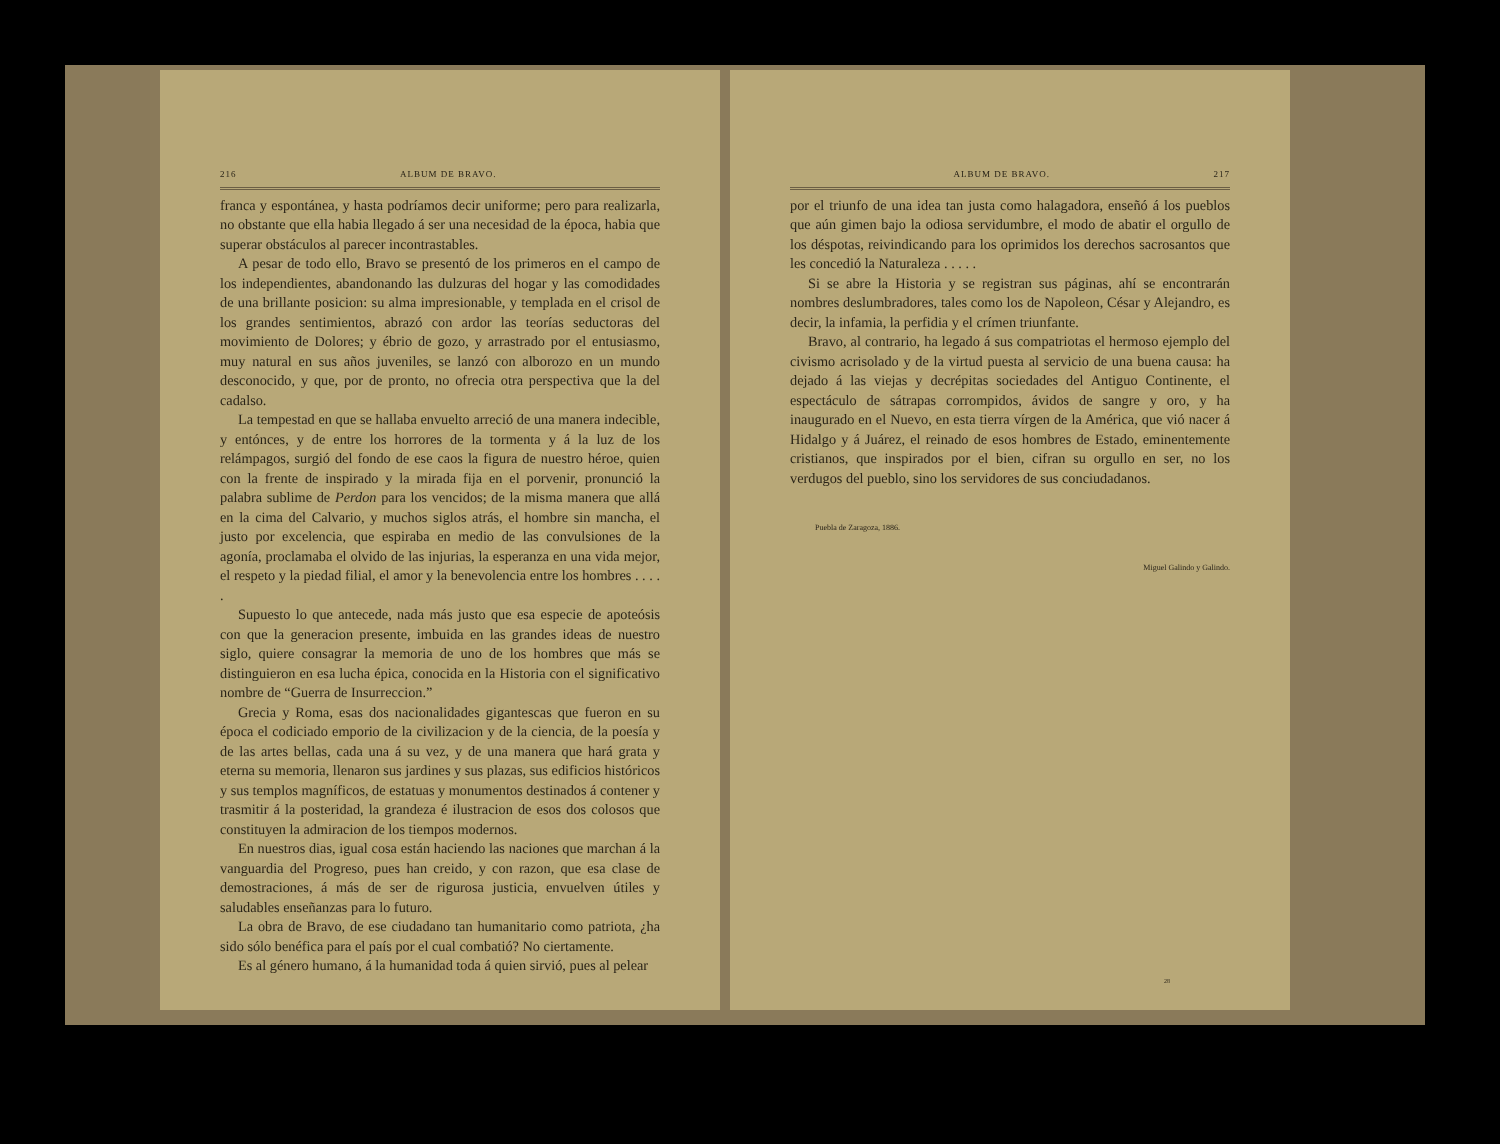216 ALBUM DE BRAVO.
franca y espontánea, y hasta podríamos decir uniforme; pero para realizarla, no obstante que ella habia llegado á ser una necesidad de la época, habia que superar obstáculos al parecer incontrastables.
A pesar de todo ello, Bravo se presentó de los primeros en el campo de los independientes, abandonando las dulzuras del hogar y las comodidades de una brillante posicion: su alma impresionable, y templada en el crisol de los grandes sentimientos, abrazó con ardor las teorías seductoras del movimiento de Dolores; y ébrio de gozo, y arrastrado por el entusiasmo, muy natural en sus años juveniles, se lanzó con alborozo en un mundo desconocido, y que, por de pronto, no ofrecia otra perspectiva que la del cadalso.
La tempestad en que se hallaba envuelto arreció de una manera indecible, y entónces, y de entre los horrores de la tormenta y á la luz de los relámpagos, surgió del fondo de ese caos la figura de nuestro héroe, quien con la frente de inspirado y la mirada fija en el porvenir, pronunció la palabra sublime de Perdon para los vencidos; de la misma manera que allá en la cima del Calvario, y muchos siglos atrás, el hombre sin mancha, el justo por excelencia, que espiraba en medio de las convulsiones de la agonía, proclamaba el olvido de las injurias, la esperanza en una vida mejor, el respeto y la piedad filial, el amor y la benevolencia entre los hombres . . . . .
Supuesto lo que antecede, nada más justo que esa especie de apoteósis con que la generacion presente, imbuida en las grandes ideas de nuestro siglo, quiere consagrar la memoria de uno de los hombres que más se distinguieron en esa lucha épica, conocida en la Historia con el significativo nombre de “Guerra de Insurreccion.”
Grecia y Roma, esas dos nacionalidades gigantescas que fueron en su época el codiciado emporio de la civilizacion y de la ciencia, de la poesía y de las artes bellas, cada una á su vez, y de una manera que hará grata y eterna su memoria, llenaron sus jardines y sus plazas, sus edificios históricos y sus templos magníficos, de estatuas y monumentos destinados á contener y trasmitir á la posteridad, la grandeza é ilustracion de esos dos colosos que constituyen la admiracion de los tiempos modernos.
En nuestros dias, igual cosa están haciendo las naciones que marchan á la vanguardia del Progreso, pues han creido, y con razon, que esa clase de demostraciones, á más de ser de rigurosa justicia, envuelven útiles y saludables enseñanzas para lo futuro.
La obra de Bravo, de ese ciudadano tan humanitario como patriota, ¿ha sido sólo benéfica para el país por el cual combatió? No ciertamente.
Es al género humano, á la humanidad toda á quien sirvió, pues al pelear
ALBUM DE BRAVO. 217
por el triunfo de una idea tan justa como halagadora, enseñó á los pueblos que aún gimen bajo la odiosa servidumbre, el modo de abatir el orgullo de los déspotas, reivindicando para los oprimidos los derechos sacrosantos que les concedió la Naturaleza . . . . .
Si se abre la Historia y se registran sus páginas, ahí se encontrarán nombres deslumbradores, tales como los de Napoleon, César y Alejandro, es decir, la infamia, la perfidia y el crímen triunfante.
Bravo, al contrario, ha legado á sus compatriotas el hermoso ejemplo del civismo acrisolado y de la virtud puesta al servicio de una buena causa: ha dejado á las viejas y decrépitas sociedades del Antiguo Continente, el espectáculo de sátrapas corrompidos, ávidos de sangre y oro, y ha inaugurado en el Nuevo, en esta tierra vírgen de la América, que vió nacer á Hidalgo y á Juárez, el reinado de esos hombres de Estado, eminentemente cristianos, que inspirados por el bien, cifran su orgullo en ser, no los verdugos del pueblo, sino los servidores de sus conciudadanos.
Puebla de Zaragoza, 1886.
Miguel Galindo y Galindo.
28